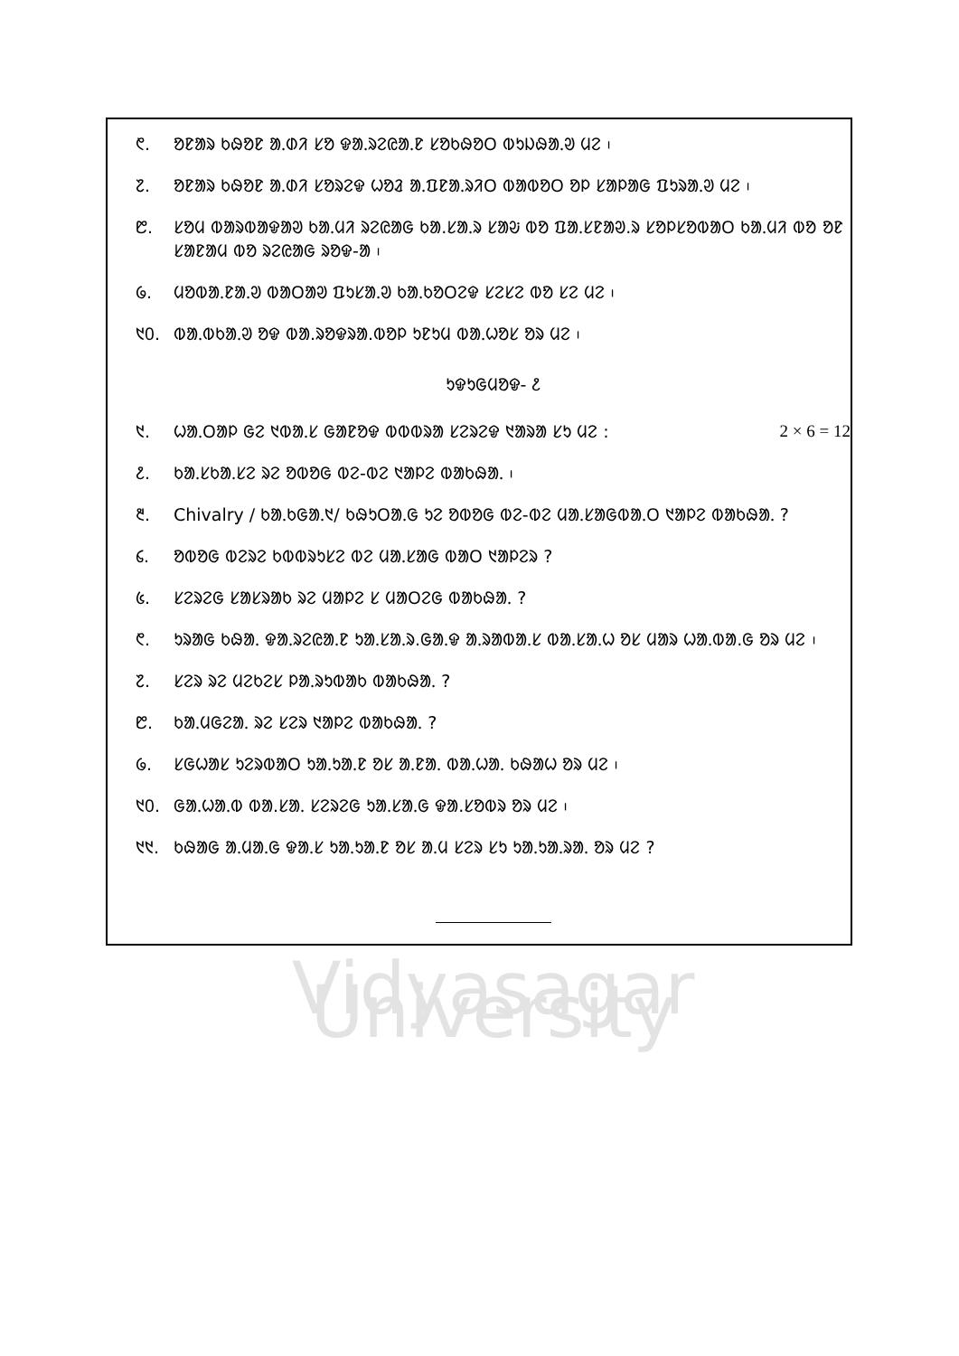᱖. ᱚᱱᱟᱨ ᱠᱷᱚᱱ ᱟᱹᱰᱤ ᱥᱚ ᱫᱟᱹᱨᱮᱭᱟᱹᱱ ᱥᱚᱠᱷᱚᱛ ᱵᱩᱡᱷᱟᱹᱣ ᱢᱮ ᱾
᱗. ᱚᱱᱟᱨ ᱠᱷᱚᱱ ᱟᱹᱰᱤ ᱥᱚᱨᱮᱫ ᱦᱚᱲ ᱟᱹᱯᱱᱟᱹᱨᱤᱛ ᱵᱟᱵᱚᱛ ᱚᱞ ᱥᱟᱞᱟᱜ ᱯᱩᱨᱟᱹᱣ ᱢᱮ ᱾
᱘. ᱥᱚᱢ ᱵᱟᱨᱵᱟᱫᱟᱣ ᱠᱟᱹᱢᱤ ᱨᱮᱭᱟᱜ ᱠᱟ.ᱥᱟᱹᱨ ᱥᱟᱶ ᱵᱚ ᱯᱟᱹᱥᱱᱟᱣ.ᱨ ᱥᱚᱞᱥᱚᱵᱟᱛ ᱠᱟᱹᱢᱤ ᱵᱚ ᱚᱱ ᱥᱟᱱᱟᱢ ᱵᱚ ᱨᱮᱭᱟᱜ ᱨᱚᱫ-ᱟ ᱾
᱙. ᱢᱚᱵᱟᱹᱱᱟᱹᱣ ᱵᱟᱛᱟᱣ ᱯᱩᱥᱟᱹᱣ ᱠᱟᱹᱠᱚᱛᱮᱫ ᱥᱮᱥᱮ ᱵᱚ ᱥᱮ ᱢᱮ ᱾
᱑᱐. ᱵᱟᱹᱵᱠᱟᱹᱣ ᱚᱫ ᱵᱟ.ᱨᱚᱫᱨᱟ.ᱵᱚᱞ ᱩᱱᱩᱢ ᱵᱟᱹᱦᱚᱥ ᱚᱨ ᱢᱮ ᱾
ᱩᱫᱩᱜᱢᱚᱫ- ᱒
᱑. ᱦᱟᱹᱛᱟᱞ ᱜᱮ ᱑ᱵᱟᱹᱥ ᱜᱟᱱᱚᱫ ᱵᱵᱵᱨᱟ ᱥᱮᱨᱮᱫ ᱑ᱟᱨᱟ ᱥᱩ ᱢᱮ : 2 × 6 = 12
᱒. ᱠᱟᱹᱥᱠᱟᱹᱥᱮ ᱨᱮ ᱚᱵᱚᱜ ᱵᱮ-ᱵᱮ ᱑ᱟᱞᱮ ᱵᱟᱠᱷᱟᱹ ᱾
᱓. Chivalry / ᱠᱟᱹᱠᱜᱟᱹ᱑/ ᱠᱷᱩᱛᱟᱹᱜ ᱩᱮ ᱚᱵᱚᱜ ᱵᱮ-ᱵᱮ ᱢᱟᱹᱥᱟᱜᱵᱟᱹᱛ ᱑ᱟᱞᱮ ᱵᱟᱠᱷᱟᱹ ?
᱔. ᱚᱵᱚᱜ ᱵᱮᱨᱮ ᱠᱵᱵᱨᱩᱥᱮ ᱵᱮ ᱢᱟᱹᱥᱟᱜ ᱵᱟᱛ ᱑ᱟᱞᱮᱨ ?
᱕. ᱥᱮᱨᱮᱜ ᱥᱟᱥᱨᱟᱠ ᱨᱮ ᱢᱟᱞᱮ ᱥ ᱢᱟᱛᱮᱜ ᱵᱟᱠᱷᱟᱹ ?
᱖. ᱩᱨᱟᱜ ᱠᱷᱟᱹ ᱫᱟᱹᱨᱮᱭᱟᱹᱱ ᱩᱟᱹᱥᱟᱹᱨ.ᱜᱟᱹᱫ ᱟᱹᱨᱟᱵᱟᱹᱥ ᱵᱟᱹᱥᱟᱹᱦ ᱚᱥ ᱢᱟᱨ ᱦᱟᱹᱵᱟ.ᱜ ᱚᱨ ᱢᱮ ᱾
᱗. ᱥᱮᱨ ᱨᱮ ᱢᱮᱠᱮᱥ ᱞᱟᱹᱨᱩᱵᱟᱠ ᱵᱟᱠᱷᱟᱹ ?
᱘. ᱠᱟᱹᱢᱜᱮᱟᱹ ᱨᱮ ᱥᱮᱨ ᱑ᱟᱞᱮ ᱵᱟᱠᱷᱟᱹ ?
᱙. ᱥᱜᱦᱟᱥ ᱩᱮᱨᱵᱟᱛ ᱩᱟᱹᱩᱟᱹᱱ ᱚᱥ ᱟᱹᱱᱟᱹ ᱵᱟᱹᱦᱟᱹ ᱠᱷᱟᱦ ᱚᱨ ᱢᱮ ᱾
᱑᱐. ᱜᱟᱹᱦᱟᱹᱵ ᱵᱟ.ᱥᱟᱹ ᱥᱮᱨᱮᱜ ᱩᱟᱹᱥᱟᱹᱜ ᱫᱟ.ᱥᱚᱵᱨ ᱚᱨ ᱢᱮ ᱾
᱑᱑. ᱠᱷᱟᱜ ᱟᱹᱢᱟᱹᱜ ᱫᱟᱹᱥ ᱩᱟᱹᱩᱟᱹᱱ ᱚᱥ ᱟᱹᱢ ᱥᱮᱨ ᱥᱩ ᱩᱟᱹᱩᱟᱹᱨᱟᱹ ᱚᱨ ᱢᱮ ?
Vidyasagar University